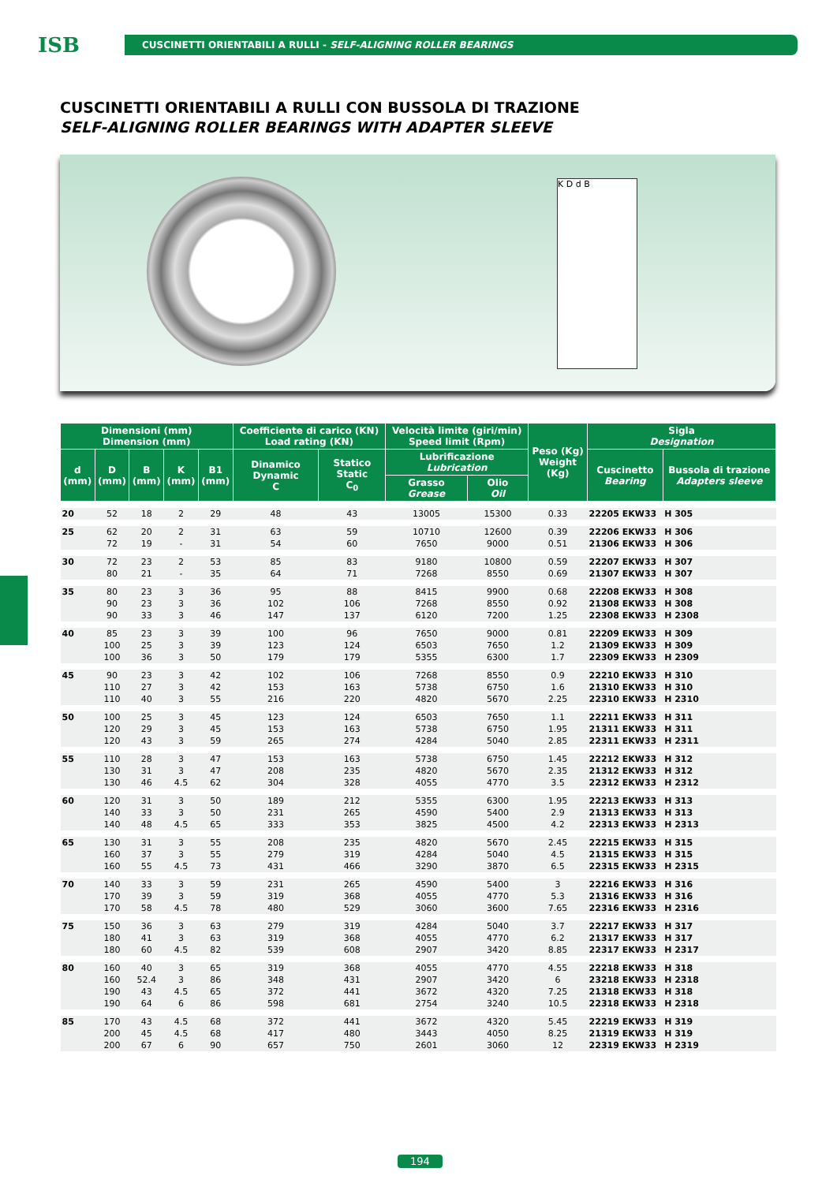ISB
CUSCINETTI ORIENTABILI A RULLI - SELF-ALIGNING ROLLER BEARINGS
CUSCINETTI ORIENTABILI A RULLI CON BUSSOLA DI TRAZIONE
SELF-ALIGNING ROLLER BEARINGS WITH ADAPTER SLEEVE
K D d B
| Dimensioni (mm) Dimension (mm) | | | | | Coefficiente di carico (KN) Load rating (KN) | | Velocità limite (giri/min) Speed limit (Rpm) | | Peso (Kg) Weight (Kg) | Sigla Designation | |
| --- | --- | --- | --- | --- | --- | --- | --- | --- | --- | --- | --- |
| d (mm) | D (mm) | B (mm) | K (mm) | B1 (mm) | Dinamico Dynamic C | Statico Static C<sub>0</sub> | Lubrificazione Lubrication | | | Cuscinetto Bearing | Bussola di trazione Adapters sleeve |
| | | | | | | | Grasso Grease | Olio Oil | | | |
| 20 | 52 | 18 | 2 | 29 | 48 | 43 | 13005 | 15300 | 0.33 | 22205 EKW33 | H 305 |
| 25 | 62 | 20 | 2 | 31 | 63 | 59 | 10710 | 12600 | 0.39 | 22206 EKW33 | H 306 |
| | 72 | 19 | - | 31 | 54 | 60 | 7650 | 9000 | 0.51 | 21306 EKW33 | H 306 |
| 30 | 72 | 23 | 2 | 53 | 85 | 83 | 9180 | 10800 | 0.59 | 22207 EKW33 | H 307 |
| | 80 | 21 | - | 35 | 64 | 71 | 7268 | 8550 | 0.69 | 21307 EKW33 | H 307 |
| 35 | 80 | 23 | 3 | 36 | 95 | 88 | 8415 | 9900 | 0.68 | 22208 EKW33 | H 308 |
| | 90 | 23 | 3 | 36 | 102 | 106 | 7268 | 8550 | 0.92 | 21308 EKW33 | H 308 |
| | 90 | 33 | 3 | 46 | 147 | 137 | 6120 | 7200 | 1.25 | 22308 EKW33 | H 2308 |
| 40 | 85 | 23 | 3 | 39 | 100 | 96 | 7650 | 9000 | 0.81 | 22209 EKW33 | H 309 |
| | 100 | 25 | 3 | 39 | 123 | 124 | 6503 | 7650 | 1.2 | 21309 EKW33 | H 309 |
| | 100 | 36 | 3 | 50 | 179 | 179 | 5355 | 6300 | 1.7 | 22309 EKW33 | H 2309 |
| 45 | 90 | 23 | 3 | 42 | 102 | 106 | 7268 | 8550 | 0.9 | 22210 EKW33 | H 310 |
| | 110 | 27 | 3 | 42 | 153 | 163 | 5738 | 6750 | 1.6 | 21310 EKW33 | H 310 |
| | 110 | 40 | 3 | 55 | 216 | 220 | 4820 | 5670 | 2.25 | 22310 EKW33 | H 2310 |
| 50 | 100 | 25 | 3 | 45 | 123 | 124 | 6503 | 7650 | 1.1 | 22211 EKW33 | H 311 |
| | 120 | 29 | 3 | 45 | 153 | 163 | 5738 | 6750 | 1.95 | 21311 EKW33 | H 311 |
| | 120 | 43 | 3 | 59 | 265 | 274 | 4284 | 5040 | 2.85 | 22311 EKW33 | H 2311 |
| 55 | 110 | 28 | 3 | 47 | 153 | 163 | 5738 | 6750 | 1.45 | 22212 EKW33 | H 312 |
| | 130 | 31 | 3 | 47 | 208 | 235 | 4820 | 5670 | 2.35 | 21312 EKW33 | H 312 |
| | 130 | 46 | 4.5 | 62 | 304 | 328 | 4055 | 4770 | 3.5 | 22312 EKW33 | H 2312 |
| 60 | 120 | 31 | 3 | 50 | 189 | 212 | 5355 | 6300 | 1.95 | 22213 EKW33 | H 313 |
| | 140 | 33 | 3 | 50 | 231 | 265 | 4590 | 5400 | 2.9 | 21313 EKW33 | H 313 |
| | 140 | 48 | 4.5 | 65 | 333 | 353 | 3825 | 4500 | 4.2 | 22313 EKW33 | H 2313 |
| 65 | 130 | 31 | 3 | 55 | 208 | 235 | 4820 | 5670 | 2.45 | 22215 EKW33 | H 315 |
| | 160 | 37 | 3 | 55 | 279 | 319 | 4284 | 5040 | 4.5 | 21315 EKW33 | H 315 |
| | 160 | 55 | 4.5 | 73 | 431 | 466 | 3290 | 3870 | 6.5 | 22315 EKW33 | H 2315 |
| 70 | 140 | 33 | 3 | 59 | 231 | 265 | 4590 | 5400 | 3 | 22216 EKW33 | H 316 |
| | 170 | 39 | 3 | 59 | 319 | 368 | 4055 | 4770 | 5.3 | 21316 EKW33 | H 316 |
| | 170 | 58 | 4.5 | 78 | 480 | 529 | 3060 | 3600 | 7.65 | 22316 EKW33 | H 2316 |
| 75 | 150 | 36 | 3 | 63 | 279 | 319 | 4284 | 5040 | 3.7 | 22217 EKW33 | H 317 |
| | 180 | 41 | 3 | 63 | 319 | 368 | 4055 | 4770 | 6.2 | 21317 EKW33 | H 317 |
| | 180 | 60 | 4.5 | 82 | 539 | 608 | 2907 | 3420 | 8.85 | 22317 EKW33 | H 2317 |
| 80 | 160 | 40 | 3 | 65 | 319 | 368 | 4055 | 4770 | 4.55 | 22218 EKW33 | H 318 |
| | 160 | 52.4 | 3 | 86 | 348 | 431 | 2907 | 3420 | 6 | 23218 EKW33 | H 2318 |
| | 190 | 43 | 4.5 | 65 | 372 | 441 | 3672 | 4320 | 7.25 | 21318 EKW33 | H 318 |
| | 190 | 64 | 6 | 86 | 598 | 681 | 2754 | 3240 | 10.5 | 22318 EKW33 | H 2318 |
| 85 | 170 | 43 | 4.5 | 68 | 372 | 441 | 3672 | 4320 | 5.45 | 22219 EKW33 | H 319 |
| | 200 | 45 | 4.5 | 68 | 417 | 480 | 3443 | 4050 | 8.25 | 21319 EKW33 | H 319 |
| | 200 | 67 | 6 | 90 | 657 | 750 | 2601 | 3060 | 12 | 22319 EKW33 | H 2319 |
194